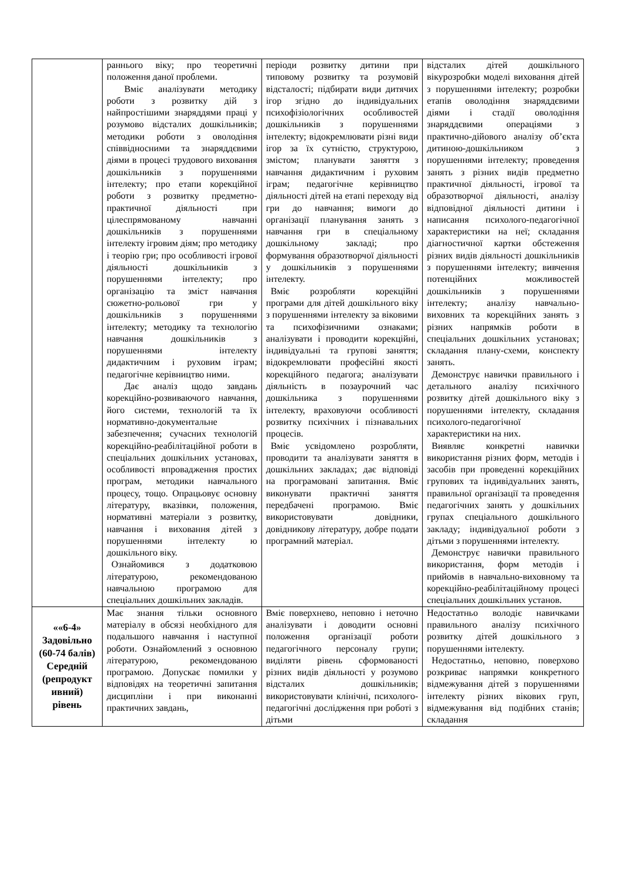| | раннього віку; про теоретичні положення даної проблеми. Вміє аналізувати методику роботи з розвитку дій з найпростішими знаряддями праці у розумово відсталих дошкільників; методики роботи з оволодіння співвідносними та знаряддєвими діями в процесі трудового виховання дошкільників з порушеннями інтелекту; про етапи корекційної роботи з розвитку предметно-практичної діяльності при цілеспрямованому навчанні дошкільників з порушеннями інтелекту ігровим діям; про методику і теорію гри; про особливості ігрової діяльності дошкільників з порушеннями інтелекту; про організацію та зміст навчання сюжетно-рольової гри у дошкільників з порушеннями інтелекту; методику та технологію навчання дошкільників з порушеннями інтелекту дидактичним і руховим іграм; педагогічне керівництво ними. Дає аналіз щодо завдань корекційно-розвиваючого навчання, його системи, технологій та їх нормативно-документальне забезпечення; сучасних технологій корекційно-реабілітаційної роботи в спеціальних дошкільних установах, особливості впровадження простих програм, методики навчального процесу, тощо. Опрацьовує основну літературу, вказівки, положення, нормативні матеріали з розвитку, навчання і виховання дітей з порушеннями інтелекту ю дошкільного віку. Ознайомився з додатковою літературою, рекомендованою навчальною програмою для спеціальних дошкільних закладів. | періоди розвитку дитини при типовому розвитку та розумовій відсталості; підбирати види дитячих ігор згідно до індивідуальних психофізіологічних особливостей дошкільників з порушеннями інтелекту; відокремлювати різні види ігор за їх сутністю, структурою, змістом; планувати заняття з навчання дидактичним і руховим іграм; педагогічне керівництво діяльності дітей на етапі переходу від гри до навчання; вимоги до організації планування занять з навчання гри в спеціальному дошкільному закладі; про формування образотворчої діяльності у дошкільників з порушеннями інтелекту. Вміє розробляти корекційні програми для дітей дошкільного віку з порушеннями інтелекту за віковими та психофізичними ознаками; аналізувати і проводити корекційні, індивідуальні та групові заняття; відокремлювати професійні якості корекційного педагога; аналізувати діяльність в позаурочний час дошкільника з порушеннями інтелекту, враховуючи особливості розвитку психічних і пізнавальних процесів. Вміє усвідомлено розробляти, проводити та аналізувати заняття в дошкільних закладах; дає відповіді на програмовані запитання. Вміє виконувати практичні заняття передбачені програмою. Вміє використовувати довідники, довідникову літературу, добре подати програмний матеріал. | відсталих дітей дошкільного вікурозробки моделі виховання дітей з порушеннями інтелекту; розробки етапів оволодіння знаряддєвими діями і стадії оволодіння знаряддєвими операціями з практично-дійового аналізу об’єкта дитиною-дошкільником з порушеннями інтелекту; проведення занять з різних видів предметно практичної діяльності, ігрової та образотворчої діяльності, аналізу відповідної діяльності дитини і написання психолого-педагогічної характеристики на неї; складання діагностичної картки обстеження різних видів діяльності дошкільників з порушеннями інтелекту; вивчення потенційних можливостей дошкільників з порушеннями інтелекту; аналізу навчально-виховних та корекційних занять з різних напрямків роботи в спеціальних дошкільних установах; складання плану-схеми, конспекту занять. Демонструє навички правильного і детального аналізу психічного розвитку дітей дошкільного віку з порушеннями інтелекту, складання психолого-педагогічної характеристики на них. Виявляє конкретні навички використання різних форм, методів і засобів при проведенні корекційних групових та індивідуальних занять, правильної організації та проведення педагогічних занять у дошкільних групах спеціального дошкільного закладу; індивідуальної роботи з дітьми з порушеннями інтелекту. Демонструє навички правильного використання, форм методів і прийомів в навчально-виховному та корекційно-реабілітаційному процесі спеціальних дошкільних установ. |
| ««6-4» Задовільно (60-74 балів) Середній (репродукт ивний) рівень | Має знання тільки основного матеріалу в обсязі необхідного для подальшого навчання і наступної роботи. Ознайомлений з основною літературою, рекомендованою програмою. Допускає помилки у відповідях на теоретичні запитання дисципліни і при виконанні практичних завдань, | Вміє поверхнево, неповно і неточно аналізувати і доводити основні положення організації роботи педагогічного персоналу групи; виділяти рівень сформованості різних видів діяльності у розумово відсталих дошкільників; використовувати клінічні, психолого-педагогічні дослідження при роботі з дітьми | Недостатньо володіє навичками правильного аналізу психічного розвитку дітей дошкільного з порушеннями інтелекту. Недостатньо, неповно, поверхово розкриває напрямки конкретного відмежування дітей з порушеннями інтелекту різних вікових груп, відмежування від подібних станів; складання |